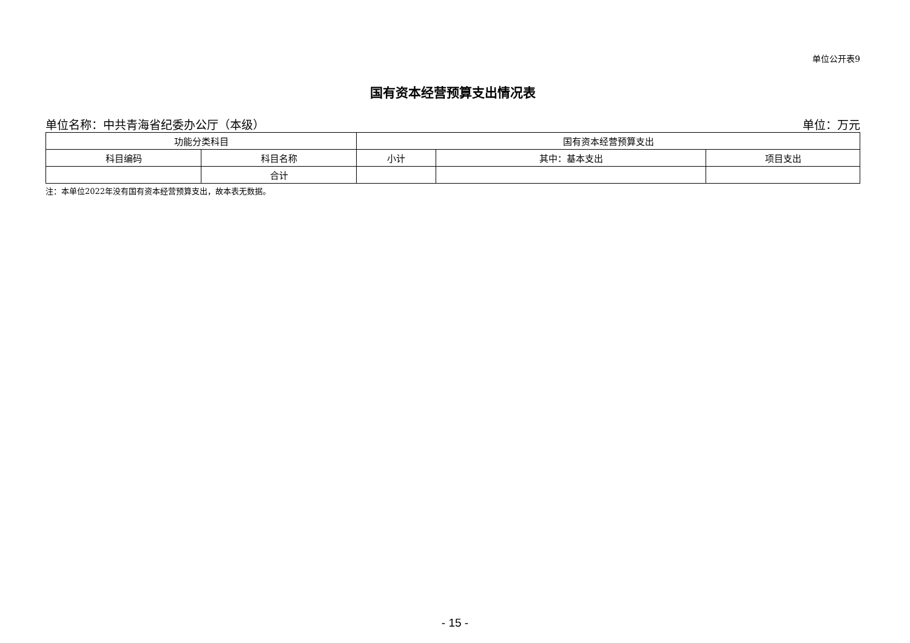单位公开表9
国有资本经营预算支出情况表
单位名称：中共青海省纪委办公厅（本级） 单位：万元
| 功能分类科目 | | 国有资本经营预算支出 | | |
| --- | --- | --- | --- | --- |
| 科目编码 | 科目名称 | 小计 | 其中：基本支出 | 项目支出 |
| | 合计 | | | |
注：本单位2022年没有国有资本经营预算支出，故本表无数据。
- 15 -